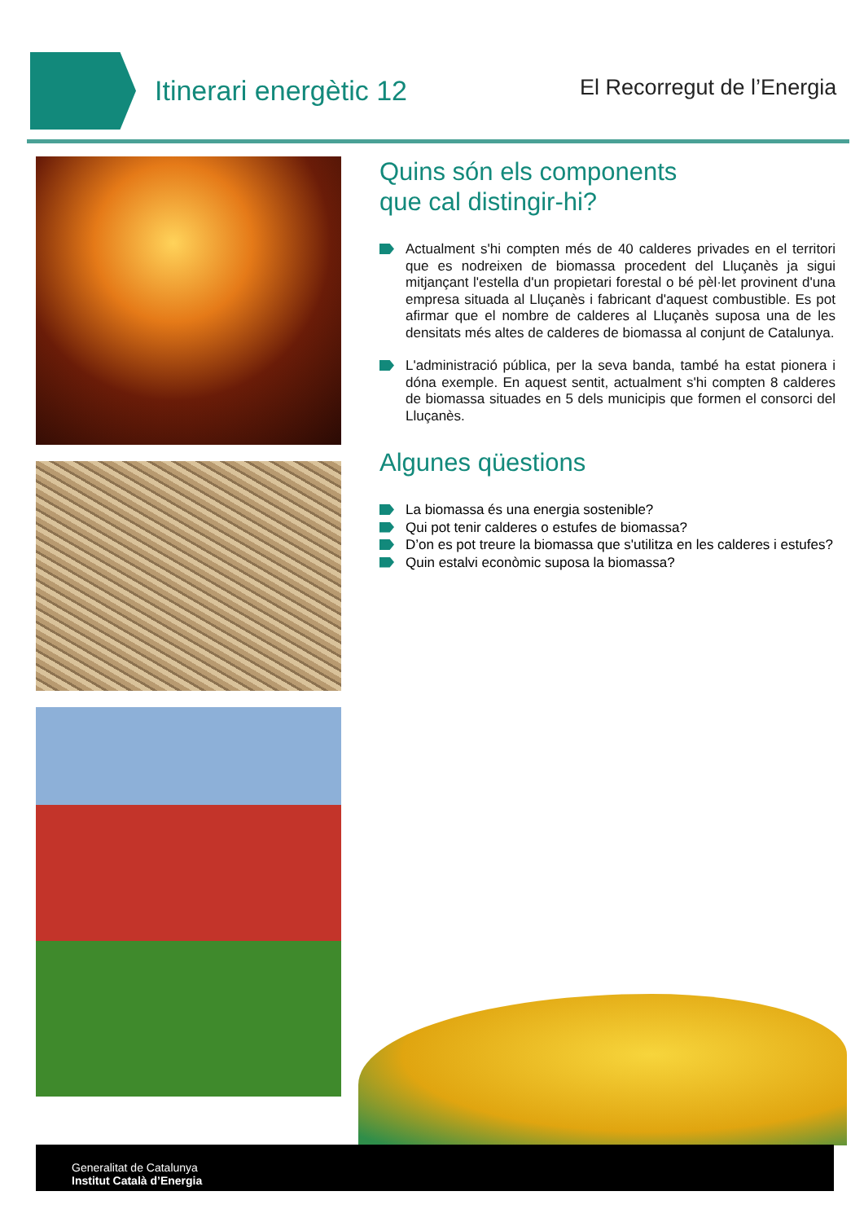Itinerari energètic 12 El Recorregut de l’Energia
Quins són els components
que cal distingir-hi?
Actualment s'hi compten més de 40 calderes privades en el territori que es nodreixen de biomassa procedent del Lluçanès ja sigui mitjançant l'estella d'un propietari forestal o bé pèl·let provinent d'una empresa situada al Lluçanès i fabricant d'aquest combustible. Es pot afirmar que el nombre de calderes al Lluçanès suposa una de les densitats més altes de calderes de biomassa al conjunt de Catalunya.
L'administració pública, per la seva banda, també ha estat pionera i dóna exemple. En aquest sentit, actualment s'hi compten 8 calderes de biomassa situades en 5 dels municipis que formen el consorci del Lluçanès.
Algunes qüestions
La biomassa és una energia sostenible?
Qui pot tenir calderes o estufes de biomassa?
D’on es pot treure la biomassa que s'utilitza en les calderes i estufes?
Quin estalvi econòmic suposa la biomassa?
Generalitat de Catalunya
Institut Català d’Energia